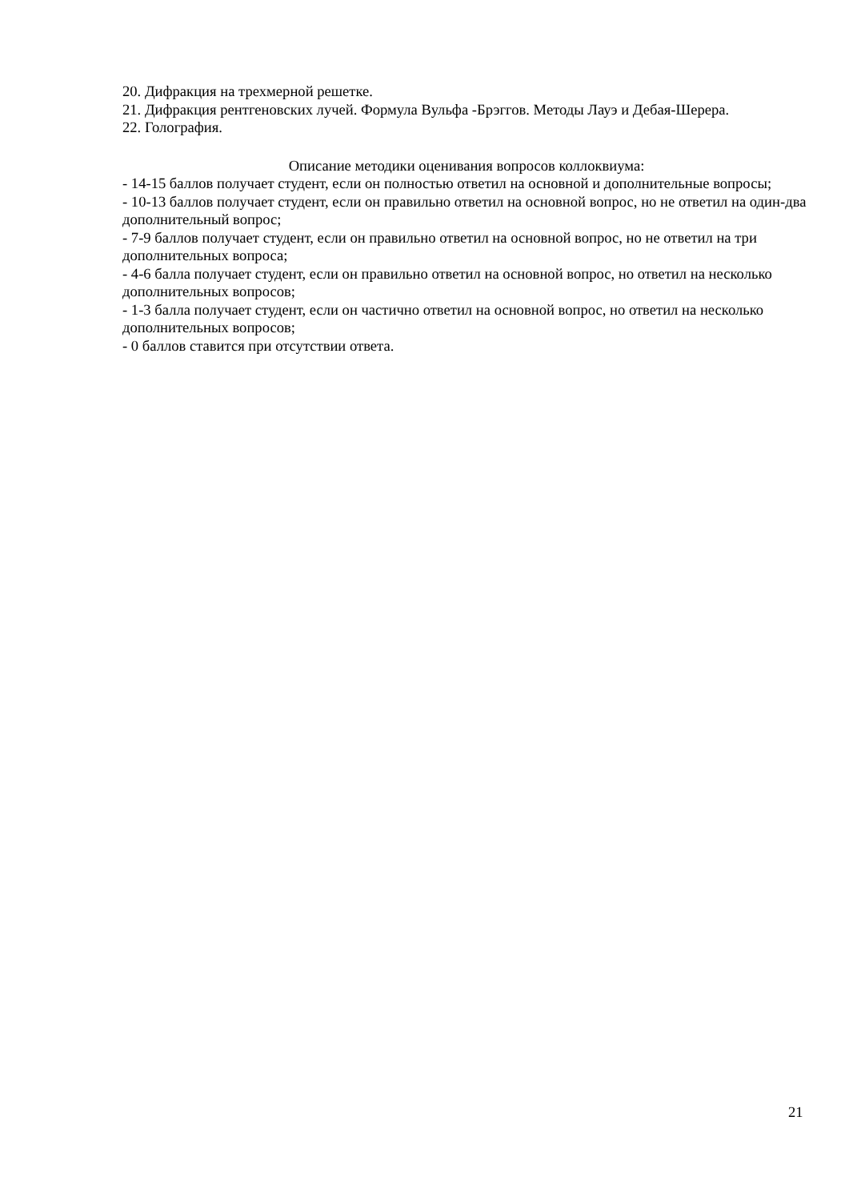20. Дифракция на трехмерной решетке.
21. Дифракция рентгеновских лучей. Формула Вульфа -Брэггов. Методы Лауэ и Дебая-Шерера.
22. Голография.
Описание методики оценивания вопросов коллоквиума:
- 14-15 баллов получает студент, если он полностью ответил на основной и дополнительные вопросы;
- 10-13 баллов получает студент, если он правильно ответил на основной вопрос, но не ответил на один-два дополнительный вопрос;
- 7-9 баллов получает студент, если он правильно ответил на основной вопрос, но не ответил на три дополнительных вопроса;
- 4-6 балла получает студент, если он правильно ответил на основной вопрос, но ответил на несколько дополнительных вопросов;
- 1-3 балла получает студент, если он частично ответил на основной вопрос, но ответил на несколько дополнительных вопросов;
- 0 баллов ставится при отсутствии ответа.
21